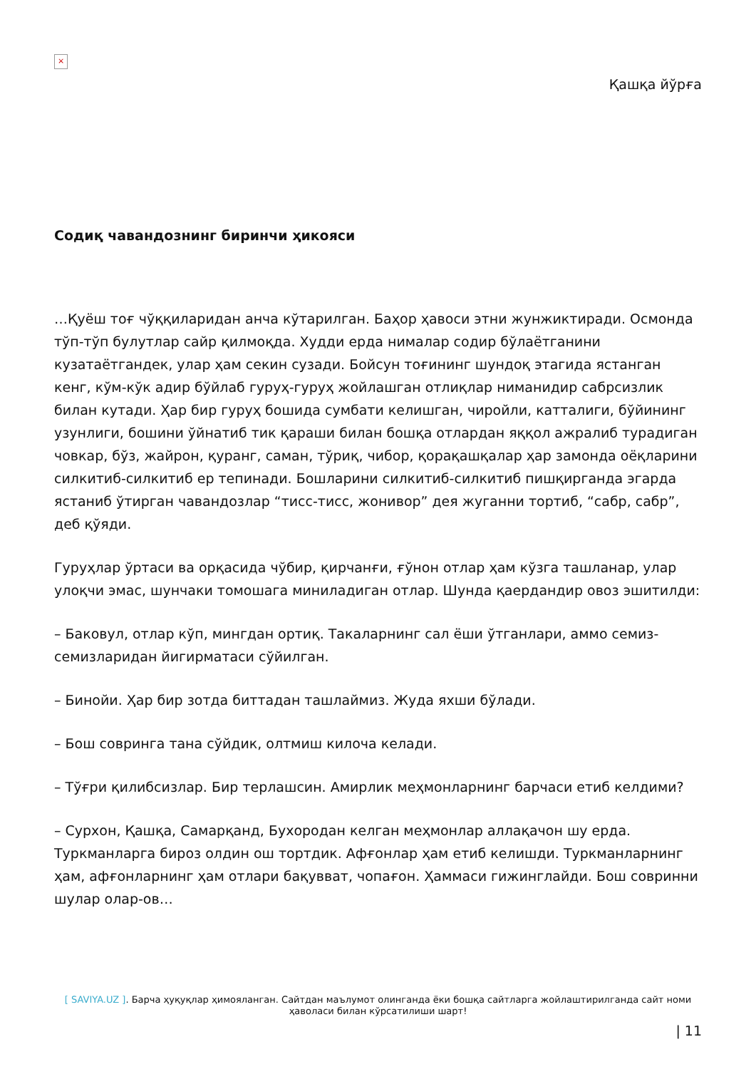×
Қашқа йўрға
Содиқ чавандознинг биринчи ҳикояси
…Қуёш тоғ чўққиларидан анча кўтарилган. Баҳор ҳавоси этни жунжиктиради. Осмонда тўп-тўп булутлар сайр қилмоқда. Худди ерда нималар содир бўлаётганини кузатаётгандек, улар ҳам секин сузади. Бойсун тоғининг шундоқ этагида ястанган кенг, кўм-кўк адир бўйлаб гуруҳ-гуруҳ жойлашган отлиқлар ниманидир сабрсизлик билан кутади. Ҳар бир гуруҳ бошида сумбати келишган, чиройли, катталиги, бўйининг узунлиги, бошини ўйнатиб тик қараши билан бошқа отлардан яққол ажралиб турадиган човкар, бўз, жайрон, қуранг, саман, тўриқ, чибор, қорақашқалар ҳар замонда оёқларини силкитиб-силкитиб ер тепинади. Бошларини силкитиб-силкитиб пишқирганда эгарда ястаниб ўтирган чавандозлар “тисс-тисс, жонивор” дея жуганни тортиб, “сабр, сабр”, деб қўяди.
Гуруҳлар ўртаси ва орқасида чўбир, қирчанғи, ғўнон отлар ҳам кўзга ташланар, улар улоқчи эмас, шунчаки томошага миниладиган отлар. Шунда қаердандир овоз эшитилди:
– Баковул, отлар кўп, мингдан ортиқ. Такаларнинг сал ёши ўтганлари, аммо семиз-семизларидан йигирматаси сўйилган.
– Бинойи. Ҳар бир зотда биттадан ташлаймиз. Жуда яхши бўлади.
– Бош совринга тана сўйдик, олтмиш килоча келади.
– Тўғри қилибсизлар. Бир терлашсин. Амирлик меҳмонларнинг барчаси етиб келдими?
– Сурхон, Қашқа, Самарқанд, Бухородан келган меҳмонлар аллақачон шу ерда. Туркманларга бироз олдин ош тортдик. Афғонлар ҳам етиб келишди. Туркманларнинг ҳам, афғонларнинг ҳам отлари бақувват, чопағон. Ҳаммаси гижинглайди. Бош совринни шулар олар-ов…
[ SAVIYA.UZ ]. Барча ҳуқуқлар ҳимояланган. Сайтдан маълумот олинганда ёки бошқа сайтларга жойлаштирилганда сайт номи ҳаволаси билан кўрсатилиши шарт!
| 11